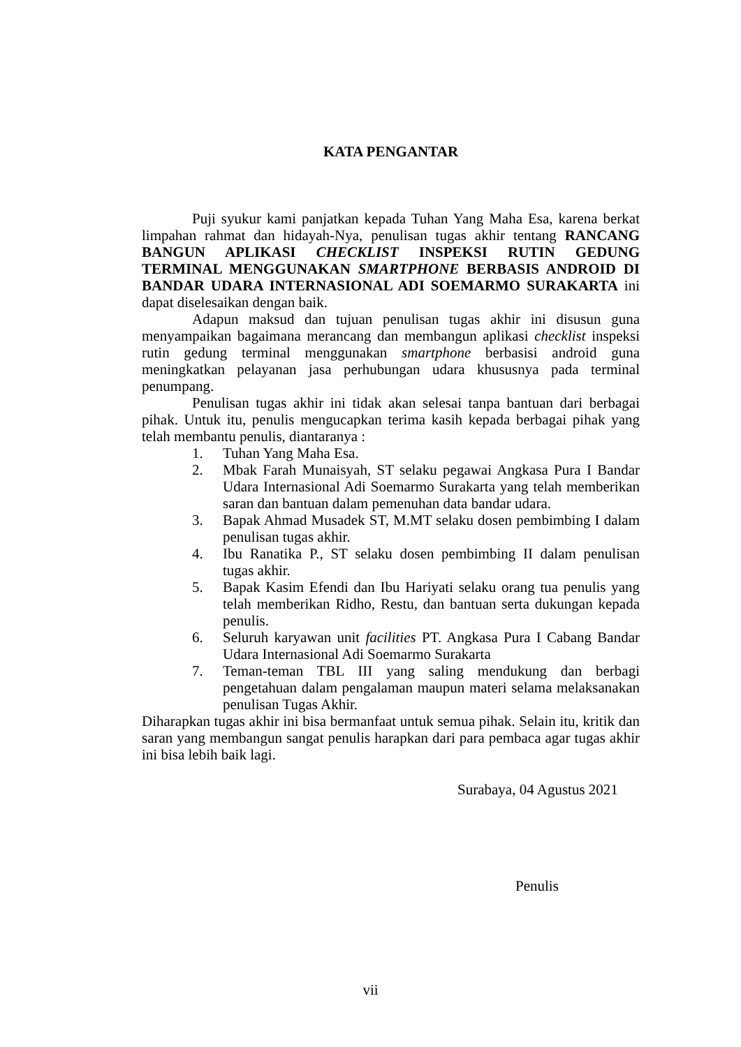KATA PENGANTAR
Puji syukur kami panjatkan kepada Tuhan Yang Maha Esa, karena berkat limpahan rahmat dan hidayah-Nya, penulisan tugas akhir tentang RANCANG BANGUN APLIKASI CHECKLIST INSPEKSI RUTIN GEDUNG TERMINAL MENGGUNAKAN SMARTPHONE BERBASIS ANDROID DI BANDAR UDARA INTERNASIONAL ADI SOEMARMO SURAKARTA ini dapat diselesaikan dengan baik.
Adapun maksud dan tujuan penulisan tugas akhir ini disusun guna menyampaikan bagaimana merancang dan membangun aplikasi checklist inspeksi rutin gedung terminal menggunakan smartphone berbasisi android guna meningkatkan pelayanan jasa perhubungan udara khususnya pada terminal penumpang.
Penulisan tugas akhir ini tidak akan selesai tanpa bantuan dari berbagai pihak. Untuk itu, penulis mengucapkan terima kasih kepada berbagai pihak yang telah membantu penulis, diantaranya :
1. Tuhan Yang Maha Esa.
2. Mbak Farah Munaisyah, ST selaku pegawai Angkasa Pura I Bandar Udara Internasional Adi Soemarmo Surakarta yang telah memberikan saran dan bantuan dalam pemenuhan data bandar udara.
3. Bapak Ahmad Musadek ST, M.MT selaku dosen pembimbing I dalam penulisan tugas akhir.
4. Ibu Ranatika P., ST selaku dosen pembimbing II dalam penulisan tugas akhir.
5. Bapak Kasim Efendi dan Ibu Hariyati selaku orang tua penulis yang telah memberikan Ridho, Restu, dan bantuan serta dukungan kepada penulis.
6. Seluruh karyawan unit facilities PT. Angkasa Pura I Cabang Bandar Udara Internasional Adi Soemarmo Surakarta
7. Teman-teman TBL III yang saling mendukung dan berbagi pengetahuan dalam pengalaman maupun materi selama melaksanakan penulisan Tugas Akhir.
Diharapkan tugas akhir ini bisa bermanfaat untuk semua pihak. Selain itu, kritik dan saran yang membangun sangat penulis harapkan dari para pembaca agar tugas akhir ini bisa lebih baik lagi.
Surabaya, 04 Agustus 2021
Penulis
vii